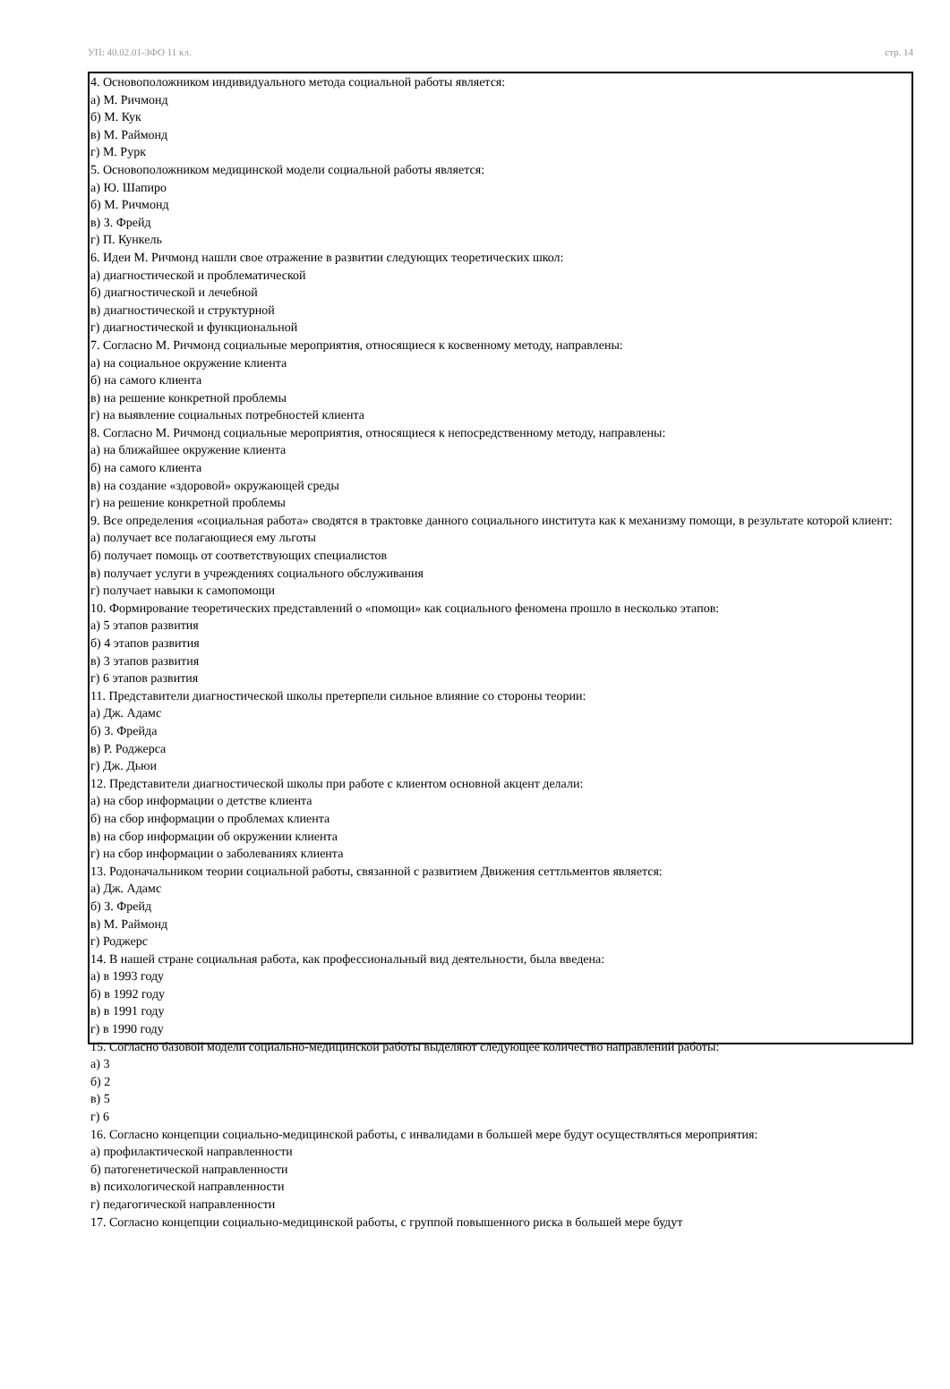УП: 40.02.01-ЗФО 11 кл. стр. 14
4. Основоположником индивидуального метода социальной работы является:
а) М. Ричмонд
б) М. Кук
в) М. Раймонд
г) М. Рурк
5. Основоположником медицинской модели социальной работы является:
а) Ю. Шапиро
б) М. Ричмонд
в) З. Фрейд
г) П. Кункель
6. Идеи М. Ричмонд нашли свое отражение в развитии следующих теоретических школ:
а) диагностической и проблематической
б) диагностической и лечебной
в) диагностической и структурной
г) диагностической и функциональной
7. Согласно М. Ричмонд социальные мероприятия, относящиеся к косвенному методу, направлены:
а) на социальное окружение клиента
б) на самого клиента
в) на решение конкретной проблемы
г) на выявление социальных потребностей клиента
8. Согласно М. Ричмонд социальные мероприятия, относящиеся к непосредственному методу, направлены:
а) на ближайшее окружение клиента
б) на самого клиента
в) на создание «здоровой» окружающей среды
г) на решение конкретной проблемы
9. Все определения «социальная работа» сводятся в трактовке данного социального института как к механизму помощи, в результате которой клиент:
а) получает все полагающиеся ему льготы
б) получает помощь от соответствующих специалистов
в) получает услуги в учреждениях социального обслуживания
г) получает навыки к самопомощи
10. Формирование теоретических представлений о «помощи» как социального феномена прошло в несколько этапов:
а) 5 этапов развития
б) 4 этапов развития
в) 3 этапов развития
г) 6 этапов развития
11. Представители диагностической школы претерпели сильное влияние со стороны теории:
а) Дж. Адамс
б) З. Фрейда
в) Р. Роджерса
г) Дж. Дьюи
12. Представители диагностической школы при работе с клиентом основной акцент делали:
а) на сбор информации о детстве клиента
б) на сбор информации о проблемах клиента
в) на сбор информации об окружении клиента
г) на сбор информации о заболеваниях клиента
13. Родоначальником теории социальной работы, связанной с развитием Движения сеттльментов является:
а) Дж. Адамс
б) З. Фрейд
в) М. Раймонд
г) Роджерс
14. В нашей стране социальная работа, как профессиональный вид деятельности, была введена:
а) в 1993 году
б) в 1992 году
в) в 1991 году
г) в 1990 году
15. Согласно базовой модели социально-медицинской работы выделяют следующее количество направлений работы:
а) 3
б) 2
в) 5
г) 6
16. Согласно концепции социально-медицинской работы, с инвалидами в большей мере будут осуществляться мероприятия:
а) профилактической направленности
б) патогенетической направленности
в) психологической направленности
г) педагогической направленности
17. Согласно концепции социально-медицинской работы, с группой повышенного риска в большей мере будут